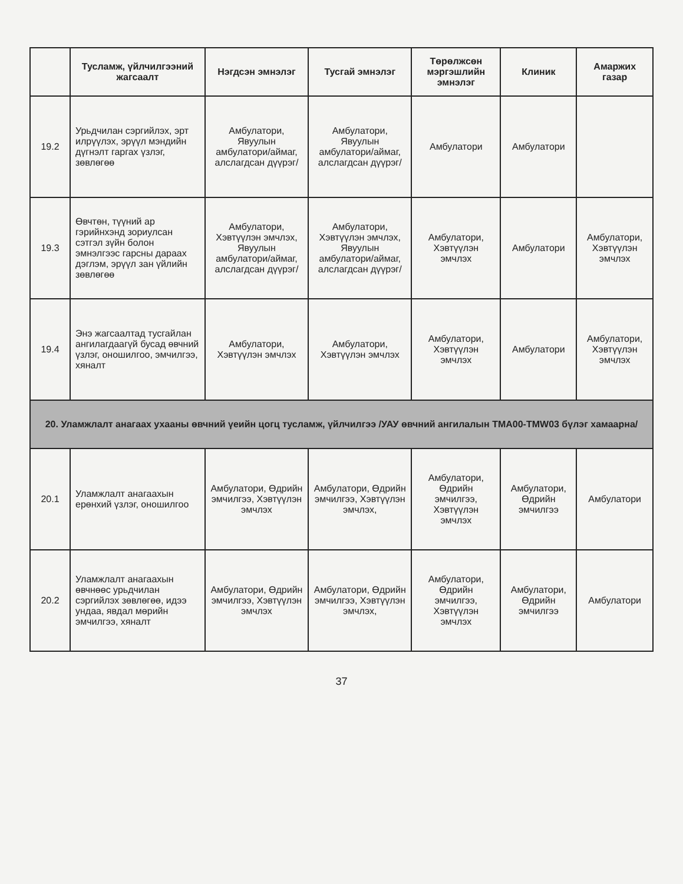| | Тусламж, үйлчилгээний жагсаалт | Нэгдсэн эмнэлэг | Тусгай эмнэлэг | Төрөлжсөн мэргэшлийн эмнэлэг | Клиник | Амаржих газар |
| --- | --- | --- | --- | --- | --- | --- |
| 19.2 | Урьдчилан сэргийлэх, эрт илрүүлэх, эрүүл мэндийн дүгнэлт гаргах үзлэг, зөвлөгөө | Амбулатори, Явуулын амбулатори/аймаг, алслагдсан дүүрэг/ | Амбулатори, Явуулын амбулатори/аймаг, алслагдсан дүүрэг/ | Амбулатори | Амбулатори | |
| 19.3 | Өвчтөн, түүний ар гэрийнхэнд зориулсан сэтгэл зүйн болон эмнэлгээс гарсны дараах дэглэм, эрүүл зан үйлийн зөвлөгөө | Амбулатори, Хэвтүүлэн эмчлэх, Явуулын амбулатори/аймаг, алслагдсан дүүрэг/ | Амбулатори, Хэвтүүлэн эмчлэх, Явуулын амбулатори/аймаг, алслагдсан дүүрэг/ | Амбулатори, Хэвтүүлэн эмчлэх | Амбулатори | Амбулатори, Хэвтүүлэн эмчлэх |
| 19.4 | Энэ жагсаалтад тусгайлан ангилагдаагүй бусад өвчний үзлэг, оношилгоо, эмчилгээ, хяналт | Амбулатори, Хэвтүүлэн эмчлэх | Амбулатори, Хэвтүүлэн эмчлэх | Амбулатори, Хэвтүүлэн эмчлэх | Амбулатори | Амбулатори, Хэвтүүлэн эмчлэх |
| 20. Уламжлалт анагаах ухааны өвчний үеийн цогц тусламж, үйлчилгээ /УАУ өвчний ангилалын TMA00-TMW03 бүлэг хамаарна/ | | | | | | |
| 20.1 | Уламжлалт анагаахын ерөнхий үзлэг, оношилгоо | Амбулатори, Өдрийн эмчилгээ, Хэвтүүлэн эмчлэх | Амбулатори, Өдрийн эмчилгээ, Хэвтүүлэн эмчлэх, | Амбулатори, Өдрийн эмчилгээ, Хэвтүүлэн эмчлэх | Амбулатори, Өдрийн эмчилгээ | Амбулатори |
| 20.2 | Уламжлалт анагаахын өвчнөөс урьдчилан сэргийлэх зөвлөгөө, идээ ундаа, явдал мөрийн эмчилгээ, хяналт | Амбулатори, Өдрийн эмчилгээ, Хэвтүүлэн эмчлэх | Амбулатори, Өдрийн эмчилгээ, Хэвтүүлэн эмчлэх, | Амбулатори, Өдрийн эмчилгээ, Хэвтүүлэн эмчлэх | Амбулатори, Өдрийн эмчилгээ | Амбулатори |
37